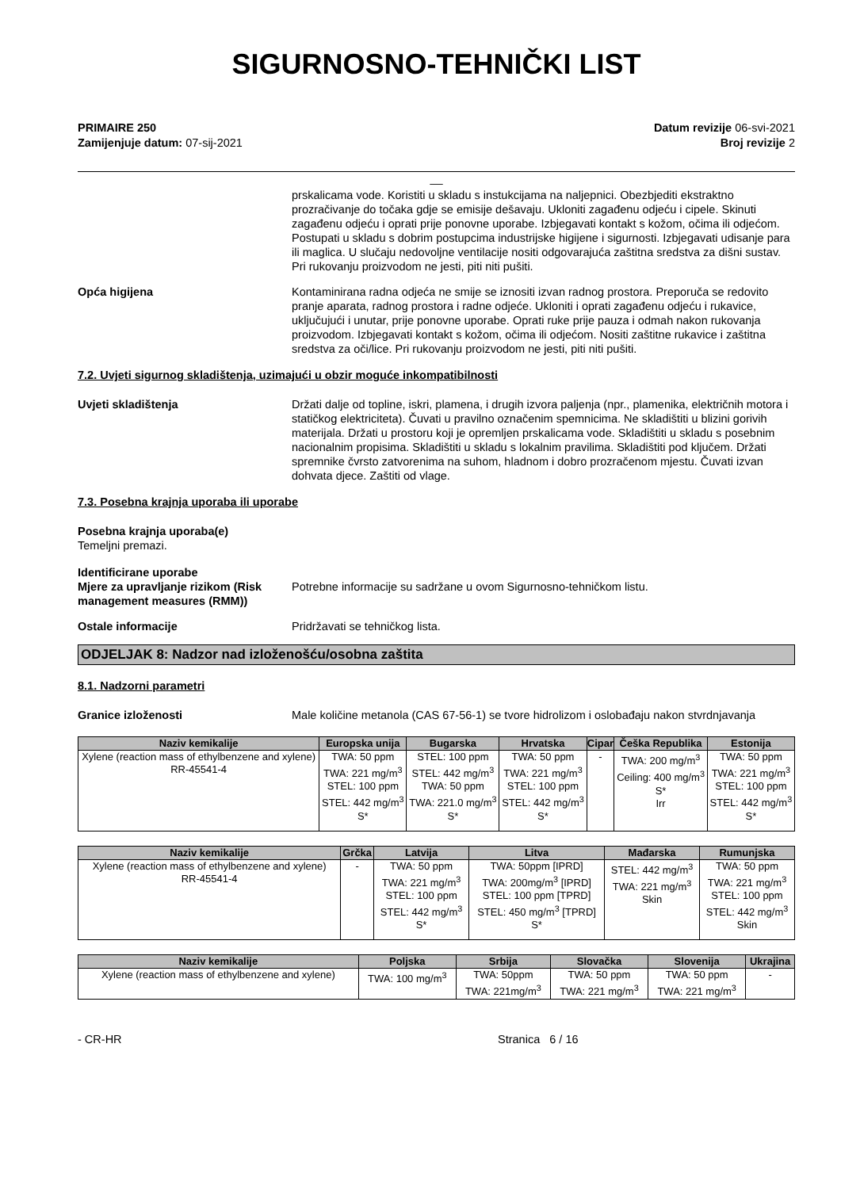SIGURNOSNO-TEHNIČKI LIST
PRIMAIRE 250
Zamijenjuje datum: 07-sij-2021
Datum revizije 06-svi-2021
Broj revizije 2
__
prskalicama vode. Koristiti u skladu s instukcijama na naljepnici. Obezbjediti ekstraktno prozračivanje do točaka gdje se emisije dešavaju. Ukloniti zagađenu odjeću i cipele. Skinuti zagađenu odjeću i oprati prije ponovne uporabe. Izbjegavati kontakt s kožom, očima ili odjećom. Postupati u skladu s dobrim postupcima industrijske higijene i sigurnosti. Izbjegavati udisanje para ili maglica. U slučaju nedovoljne ventilacije nositi odgovarajuća zaštitna sredstva za dišni sustav. Pri rukovanju proizvodom ne jesti, piti niti pušiti.
Opća higijena Kontaminirana radna odjeća ne smije se iznositi izvan radnog prostora. Preporuča se redovito pranje aparata, radnog prostora i radne odjeće. Ukloniti i oprati zagađenu odjeću i rukavice, uključujući i unutar, prije ponovne uporabe. Oprati ruke prije pauza i odmah nakon rukovanja proizvodom. Izbjegavati kontakt s kožom, očima ili odjećom. Nositi zaštitne rukavice i zaštitna sredstva za oči/lice. Pri rukovanju proizvodom ne jesti, piti niti pušiti.
7.2. Uvjeti sigurnog skladištenja, uzimajući u obzir moguće inkompatibilnosti
Uvjeti skladištenja Držati dalje od topline, iskri, plamena, i drugih izvora paljenja (npr., plamenika, električnih motora i statičkog elektriciteta). Čuvati u pravilno označenim spemnicima. Ne skladištiti u blizini gorivih materijala. Držati u prostoru koji je opremljen prskalicama vode. Skladištiti u skladu s posebnim nacionalnim propisima. Skladištiti u skladu s lokalnim pravilima. Skladištiti pod ključem. Držati spremnike čvrsto zatvorenima na suhom, hladnom i dobro prozračenom mjestu. Čuvati izvan dohvata djece. Zaštiti od vlage.
7.3. Posebna krajnja uporaba ili uporabe
Posebna krajnja uporaba(e)
Temeljni premazi.
Identificirane uporabe
Mjere za upravljanje rizikom (Risk management measures (RMM))
Potrebne informacije su sadržane u ovom Sigurnosno-tehničkom listu.
Ostale informacije Pridržavati se tehničkog lista.
ODJELJAK 8: Nadzor nad izloženošću/osobna zaštita
8.1. Nadzorni parametri
Granice izloženosti Male količine metanola (CAS 67-56-1) se tvore hidrolizom i oslobađaju nakon stvrdnjavanja
| Naziv kemikalije | Europska unija | Bugarska | Hrvatska | Cipar | Češka Republika | Estonija |
| --- | --- | --- | --- | --- | --- | --- |
| Xylene (reaction mass of ethylbenzene and xylene) RR-45541-4 | TWA: 50 ppm TWA: 221 mg/m<sup>3</sup> STEL: 100 ppm STEL: 442 mg/m<sup>3</sup> S* | STEL: 100 ppm STEL: 442 mg/m<sup>3</sup> TWA: 50 ppm TWA: 221.0 mg/m<sup>3</sup> S* | TWA: 50 ppm TWA: 221 mg/m<sup>3</sup> STEL: 100 ppm STEL: 442 mg/m<sup>3</sup> S* | - | TWA: 200 mg/m<sup>3</sup> Ceiling: 400 mg/m<sup>3</sup> S* Irr | TWA: 50 ppm TWA: 221 mg/m<sup>3</sup> STEL: 100 ppm STEL: 442 mg/m<sup>3</sup> S* |
| Naziv kemikalije | Grčka | Latvija | Litva | Mađarska | Rumunjska |
| --- | --- | --- | --- | --- | --- |
| Xylene (reaction mass of ethylbenzene and xylene) RR-45541-4 | - | TWA: 50 ppm TWA: 221 mg/m<sup>3</sup> STEL: 100 ppm STEL: 442 mg/m<sup>3</sup> S* | TWA: 50ppm [IPRD] TWA: 200mg/m<sup>3</sup> [IPRD] STEL: 100 ppm [TPRD] STEL: 450 mg/m<sup>3</sup> [TPRD] S* | STEL: 442 mg/m<sup>3</sup> TWA: 221 mg/m<sup>3</sup> Skin | TWA: 50 ppm TWA: 221 mg/m<sup>3</sup> STEL: 100 ppm STEL: 442 mg/m<sup>3</sup> Skin |
| Naziv kemikalije | Poljska | Srbija | Slovačka | Slovenija | Ukrajina |
| --- | --- | --- | --- | --- | --- |
| Xylene (reaction mass of ethylbenzene and xylene) | TWA: 100 mg/m<sup>3</sup> | TWA: 50ppm TWA: 221mg/m<sup>3</sup> | TWA: 50 ppm TWA: 221 mg/m<sup>3</sup> | TWA: 50 ppm TWA: 221 mg/m<sup>3</sup> | - |
- CR-HR Stranica 6 / 16